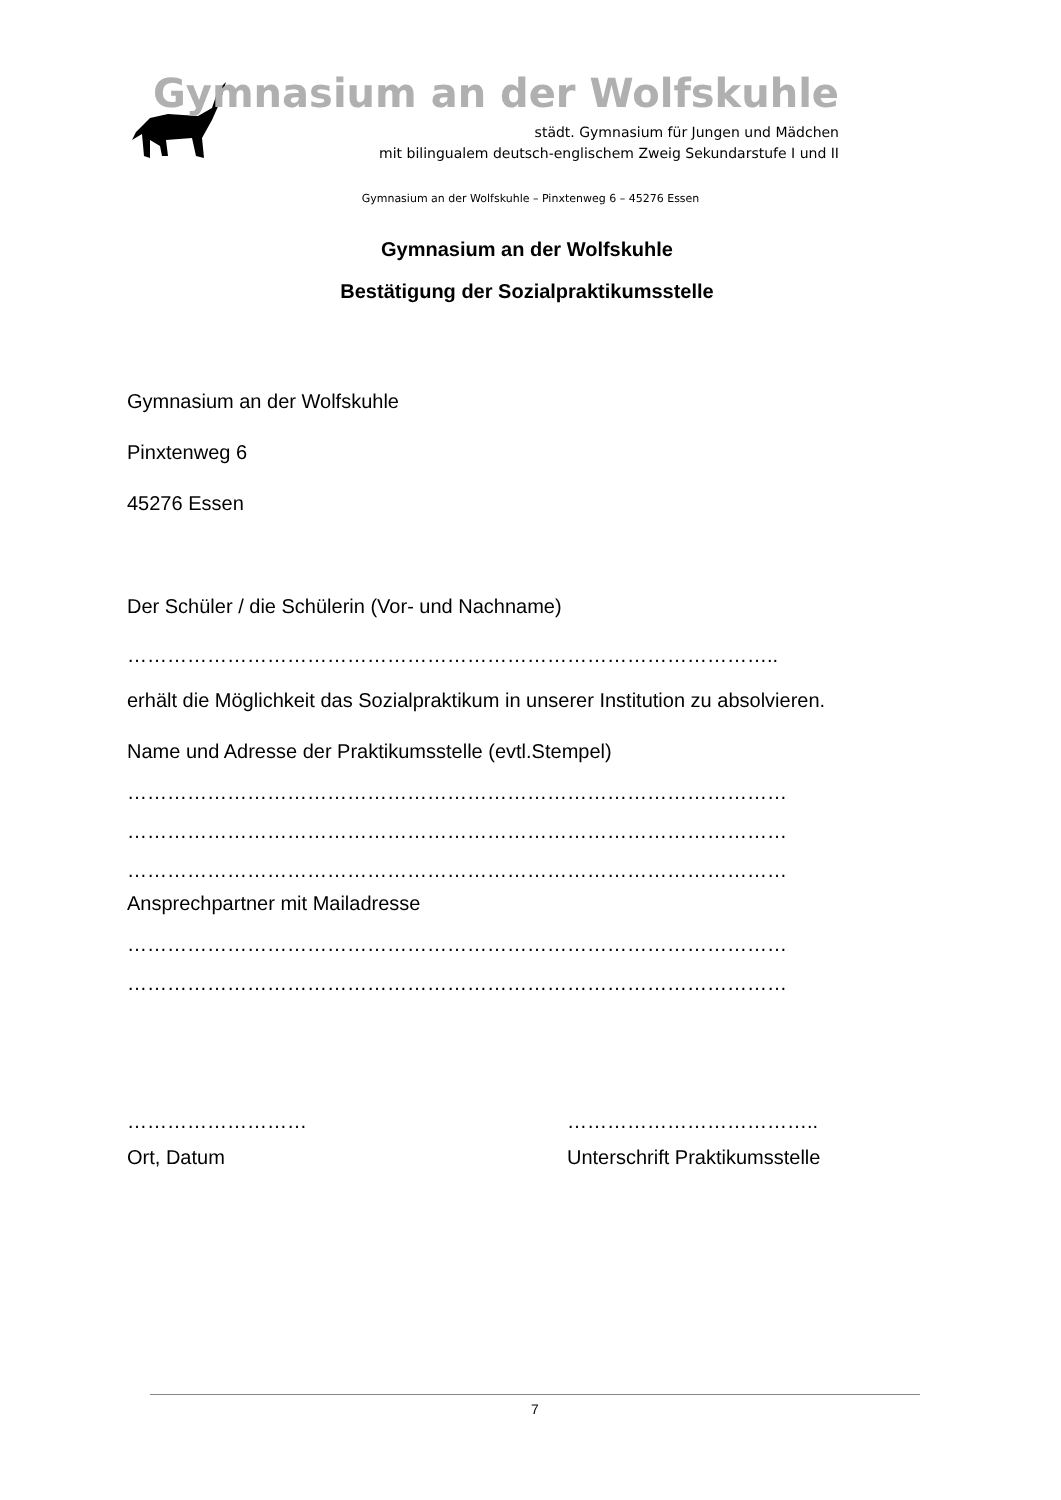Gymnasium an der Wolfskuhle
städt. Gymnasium für Jungen und Mädchen
mit bilingualem deutsch-englischem Zweig Sekundarstufe I und II
Gymnasium an der Wolfskuhle – Pinxtenweg 6 – 45276 Essen
Gymnasium an der Wolfskuhle
Bestätigung der Sozialpraktikumsstelle
Gymnasium an der Wolfskuhle
Pinxtenweg 6
45276 Essen
Der Schüler / die Schülerin (Vor- und Nachname)
……………………………………………………………………………………..
erhält die Möglichkeit das Sozialpraktikum in unserer Institution zu absolvieren.
Name und Adresse der Praktikumsstelle (evtl.Stempel)
………………………………………………………………………………………
………………………………………………………………………………………
………………………………………………………………………………………
Ansprechpartner mit Mailadresse
………………………………………………………………………………………
………………………………………………………………………………………
………………………
Ort, Datum
………………………………..
Unterschrift Praktikumsstelle
7